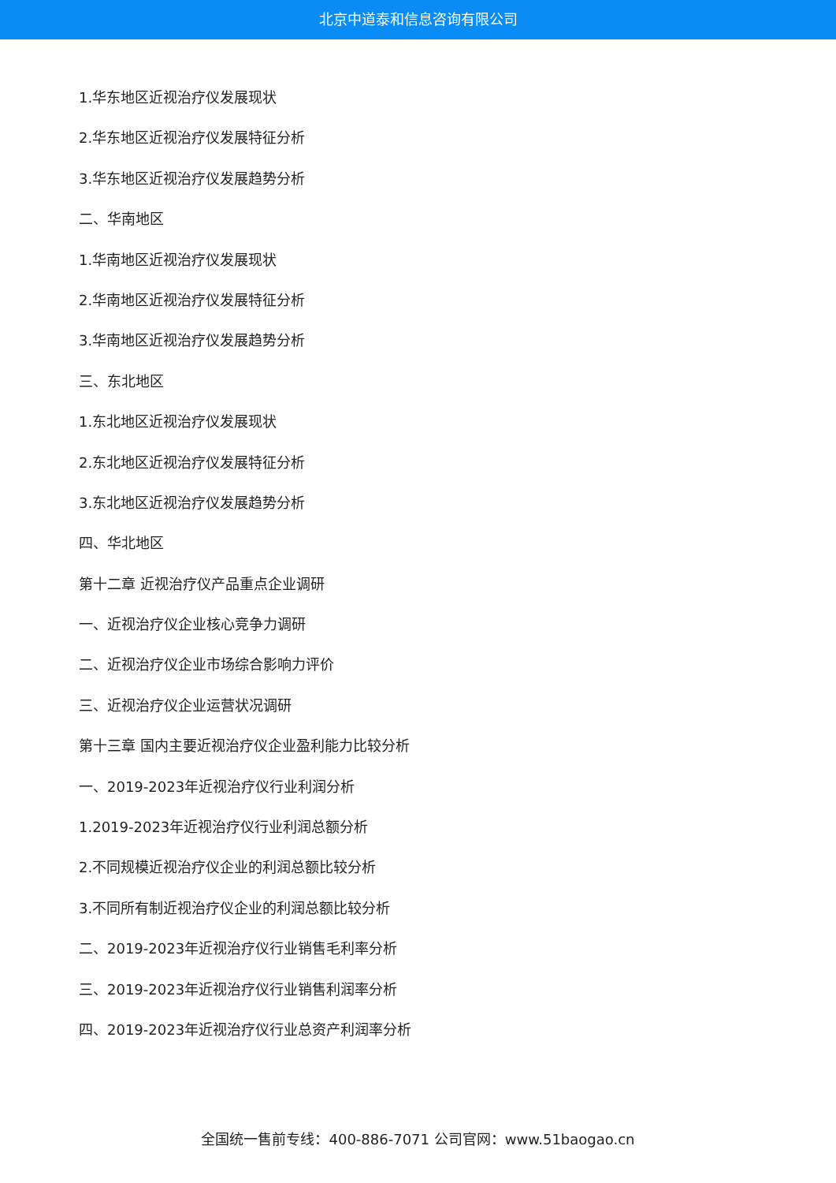北京中道泰和信息咨询有限公司
1.华东地区近视治疗仪发展现状
2.华东地区近视治疗仪发展特征分析
3.华东地区近视治疗仪发展趋势分析
二、华南地区
1.华南地区近视治疗仪发展现状
2.华南地区近视治疗仪发展特征分析
3.华南地区近视治疗仪发展趋势分析
三、东北地区
1.东北地区近视治疗仪发展现状
2.东北地区近视治疗仪发展特征分析
3.东北地区近视治疗仪发展趋势分析
四、华北地区
第十二章 近视治疗仪产品重点企业调研
一、近视治疗仪企业核心竞争力调研
二、近视治疗仪企业市场综合影响力评价
三、近视治疗仪企业运营状况调研
第十三章 国内主要近视治疗仪企业盈利能力比较分析
一、2019-2023年近视治疗仪行业利润分析
1.2019-2023年近视治疗仪行业利润总额分析
2.不同规模近视治疗仪企业的利润总额比较分析
3.不同所有制近视治疗仪企业的利润总额比较分析
二、2019-2023年近视治疗仪行业销售毛利率分析
三、2019-2023年近视治疗仪行业销售利润率分析
四、2019-2023年近视治疗仪行业总资产利润率分析
全国统一售前专线：400-886-7071 公司官网：www.51baogao.cn